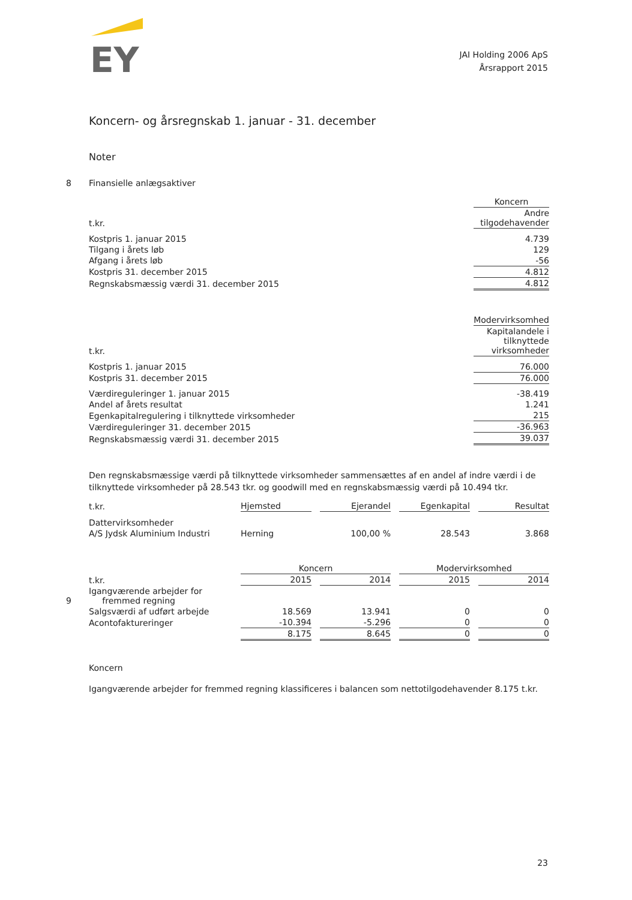EY
JAI Holding 2006 ApS
Årsrapport 2015
Koncern- og årsregnskab 1. januar - 31. december
Noter
| 8 | Finansielle anlægsaktiver | |
| | | Koncern |
| | t.kr. | Andre tilgodehavender |
| | Kostpris 1. januar 2015 | 4.739 |
| | Tilgang i årets løb | 129 |
| | Afgang i årets løb | -56 |
| | Kostpris 31. december 2015 | 4.812 |
| | Regnskabsmæssig værdi 31. december 2015 | 4.812 |
| | | Modervirksomhed |
| | t.kr. | Kapitalandele i tilknyttede virksomheder |
| | Kostpris 1. januar 2015 | 76.000 |
| | Kostpris 31. december 2015 | 76.000 |
| | Værdireguleringer 1. januar 2015 | -38.419 |
| | Andel af årets resultat | 1.241 |
| | Egenkapitalregulering i tilknyttede virksomheder | 215 |
| | Værdireguleringer 31. december 2015 | -36.963 |
| | Regnskabsmæssig værdi 31. december 2015 | 39.037 |
Den regnskabsmæssige værdi på tilknyttede virksomheder sammensættes af en andel af indre værdi i de tilknyttede virksomheder på 28.543 tkr. og goodwill med en regnskabsmæssig værdi på 10.494 tkr.
| | t.kr. | Hjemsted | | Ejerandel | | Egenkapital | | Resultat |
| | Dattervirksomheder | | | | | | | |
| | A/S Jydsk Aluminium Industri | Herning | | 100,00 % | | 28.543 | | 3.868 |
| | | Koncern | | | | Modervirksomhed | | |
| | t.kr. | 2015 | | 2014 | | 2015 | | 2014 |
| 9 | Igangværende arbejder for fremmed regning | | | | | | | |
| | Salgsværdi af udført arbejde | 18.569 | | 13.941 | | 0 | | 0 |
| | Acontofaktureringer | -10.394 | | -5.296 | | 0 | | 0 |
| | | 8.175 | | 8.645 | | 0 | | 0 |
Koncern
Igangværende arbejder for fremmed regning klassificeres i balancen som nettotilgodehavender 8.175 t.kr.
23